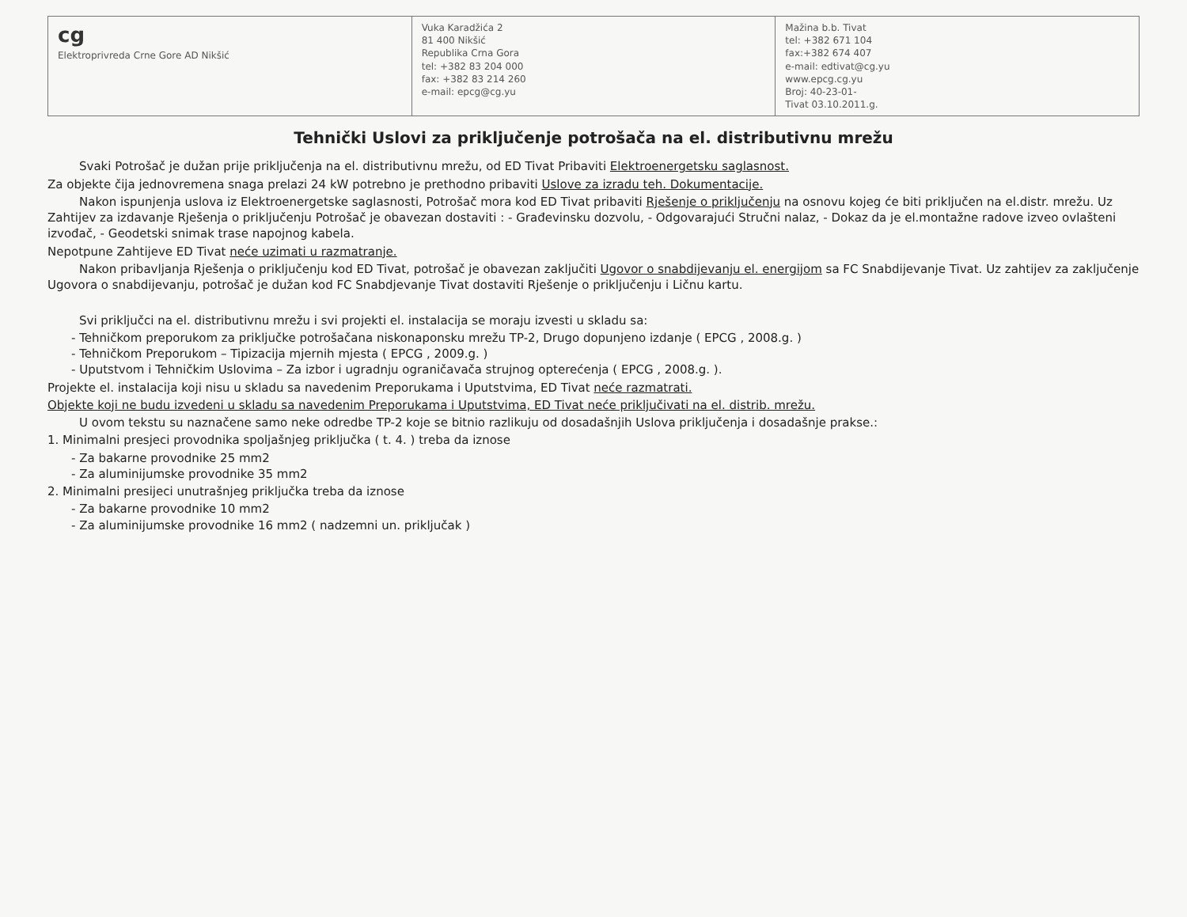cg
Elektroprivreda Crne Gore AD Nikšić
Vuka Karadžića 2
81 400 Nikšić
Republika Crna Gora
tel: +382 83 204 000
fax: +382 83 214 260
e-mail: epcg@cg.yu
Mažina b.b. Tivat
tel: +382 671 104
fax:+382 674 407
e-mail: edtivat@cg.yu
www.epcg.cg.yu
Broj: 40-23-01-
Tivat 03.10.2011.g.
Tehnički Uslovi za priključenje potrošača na el. distributivnu mrežu
Svaki Potrošač je dužan prije priključenja na el. distributivnu mrežu, od ED Tivat Pribaviti Elektroenergetsku saglasnost.
Za objekte čija jednovremena snaga prelazi 24 kW potrebno je prethodno pribaviti Uslove za izradu teh. Dokumentacije.
Nakon ispunjenja uslova iz Elektroenergetske saglasnosti, Potrošač mora kod ED Tivat pribaviti Rješenje o priključenju na osnovu kojeg će biti priključen na el.distr. mrežu. Uz Zahtijev za izdavanje Rješenja o priključenju Potrošač je obavezan dostaviti : - Građevinsku dozvolu, - Odgovarajući Stručni nalaz, - Dokaz da je el.montažne radove izveo ovlašteni izvođač, - Geodetski snimak trase napojnog kabela.
Nepotpune Zahtijeve ED Tivat neće uzimati u razmatranje.
Nakon pribavljanja Rješenja o priključenju kod ED Tivat, potrošač je obavezan zaključiti Ugovor o snabdijevanju el. energijom sa FC Snabdijevanje Tivat. Uz zahtijev za zaključenje Ugovora o snabdijevanju, potrošač je dužan kod FC Snabdjevanje Tivat dostaviti Rješenje o priključenju i Ličnu kartu.
Svi priključci na el. distributivnu mrežu i svi projekti el. instalacija se moraju izvesti u skladu sa:
- Tehničkom preporukom za priključke potrošačana niskonaponsku mrežu TP-2, Drugo dopunjeno izdanje ( EPCG , 2008.g. )
- Tehničkom Preporukom – Tipizacija mjernih mjesta ( EPCG , 2009.g. )
- Uputstvom i Tehničkim Uslovima – Za izbor i ugradnju ograničavača strujnog opterećenja ( EPCG , 2008.g. ).
Projekte el. instalacija koji nisu u skladu sa navedenim Preporukama i Uputstvima, ED Tivat neće razmatrati.
Objekte koji ne budu izvedeni u skladu sa navedenim Preporukama i Uputstvima, ED Tivat neće priključivati na el. distrib. mrežu.
U ovom tekstu su naznačene samo neke odredbe TP-2 koje se bitnio razlikuju od dosadašnjih Uslova priključenja i dosadašnje prakse.:
1. Minimalni presjeci provodnika spoljašnjeg priključka ( t. 4. ) treba da iznose
- Za bakarne provodnike 25 mm2
- Za aluminijumske provodnike 35 mm2
2. Minimalni presijeci unutrašnjeg priključka treba da iznose
- Za bakarne provodnike 10 mm2
- Za aluminijumske provodnike 16 mm2 ( nadzemni un. priključak )